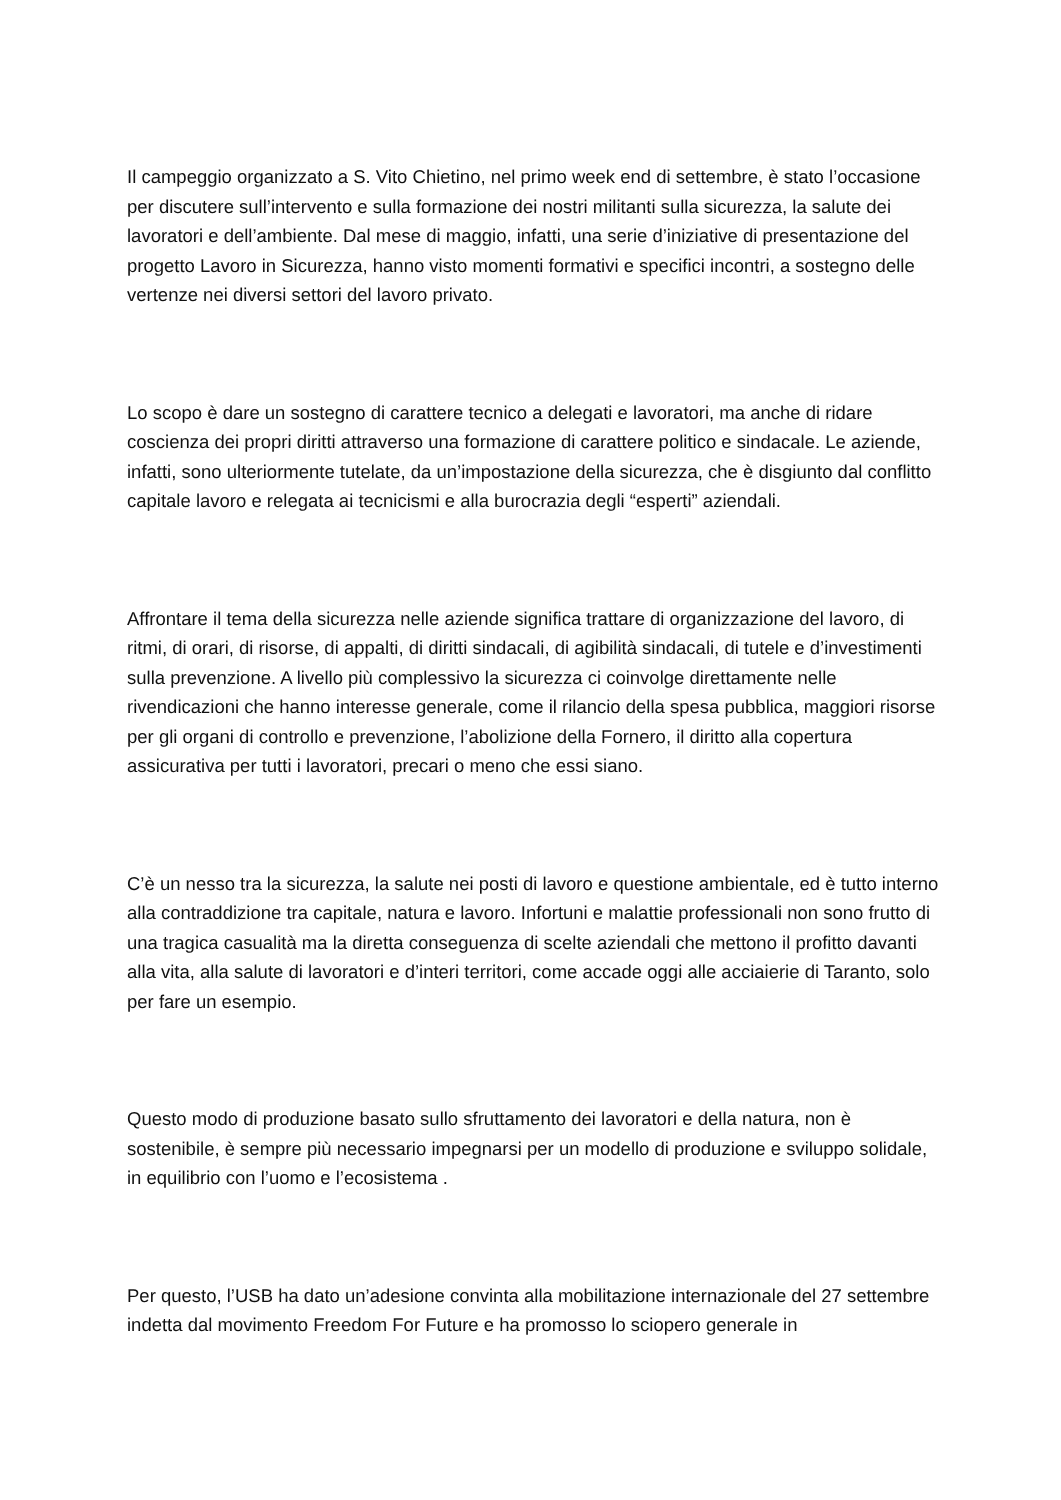Il campeggio organizzato a S. Vito Chietino, nel primo week end di settembre, è stato l’occasione per discutere sull’intervento e sulla formazione dei nostri militanti sulla sicurezza, la salute dei lavoratori e dell’ambiente. Dal mese di maggio, infatti, una serie d’iniziative di presentazione del progetto Lavoro in Sicurezza, hanno visto momenti formativi e specifici incontri, a sostegno delle vertenze nei diversi settori del lavoro privato.
Lo scopo è dare un sostegno di carattere tecnico a delegati e lavoratori, ma anche di ridare coscienza dei propri diritti attraverso una formazione di carattere politico e sindacale. Le aziende, infatti, sono ulteriormente tutelate, da un’impostazione della sicurezza, che è disgiunto dal conflitto capitale lavoro e relegata ai tecnicismi e alla burocrazia degli “esperti” aziendali.
Affrontare il tema della sicurezza nelle aziende significa trattare di organizzazione del lavoro, di ritmi, di orari, di risorse, di appalti, di diritti sindacali, di agibilità sindacali, di tutele e d’investimenti sulla prevenzione. A livello più complessivo la sicurezza ci coinvolge direttamente nelle rivendicazioni che hanno interesse generale, come il rilancio della spesa pubblica, maggiori risorse per gli organi di controllo e prevenzione, l’abolizione della Fornero, il diritto alla copertura assicurativa per tutti i lavoratori, precari o meno che essi siano.
C’è un nesso tra la sicurezza, la salute nei posti di lavoro e questione ambientale, ed è tutto interno alla contraddizione tra capitale, natura e lavoro. Infortuni e malattie professionali non sono frutto di una tragica casualità ma la diretta conseguenza di scelte aziendali che mettono il profitto davanti alla vita, alla salute di lavoratori e d’interi territori, come accade oggi alle acciaierie di Taranto, solo per fare un esempio.
Questo modo di produzione basato sullo sfruttamento dei lavoratori e della natura, non è sostenibile, è sempre più necessario impegnarsi per un modello di produzione e sviluppo solidale, in equilibrio con l’uomo e l’ecosistema .
Per questo, l’USB ha dato un’adesione convinta alla mobilitazione internazionale del 27 settembre indetta dal movimento Freedom For Future e ha promosso lo sciopero generale in